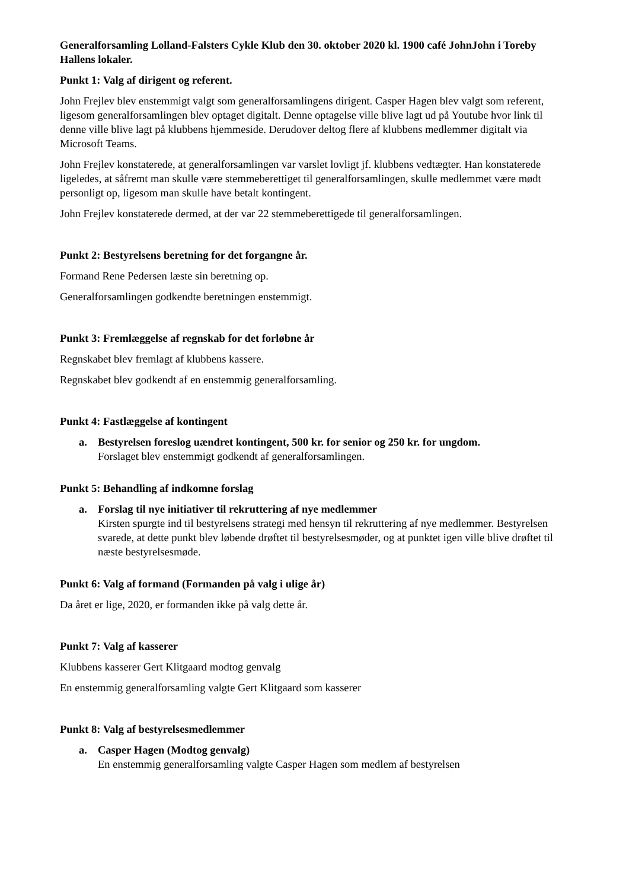Generalforsamling Lolland-Falsters Cykle Klub den 30. oktober 2020 kl. 1900 café JohnJohn i Toreby Hallens lokaler.
Punkt 1: Valg af dirigent og referent.
John Frejlev blev enstemmigt valgt som generalforsamlingens dirigent. Casper Hagen blev valgt som referent, ligesom generalforsamlingen blev optaget digitalt. Denne optagelse ville blive lagt ud på Youtube hvor link til denne ville blive lagt på klubbens hjemmeside. Derudover deltog flere af klubbens medlemmer digitalt via Microsoft Teams.
John Frejlev konstaterede, at generalforsamlingen var varslet lovligt jf. klubbens vedtægter. Han konstaterede ligeledes, at såfremt man skulle være stemmeberettiget til generalforsamlingen, skulle medlemmet være mødt personligt op, ligesom man skulle have betalt kontingent.
John Frejlev konstaterede dermed, at der var 22 stemmeberettigede til generalforsamlingen.
Punkt 2: Bestyrelsens beretning for det forgangne år.
Formand Rene Pedersen læste sin beretning op.
Generalforsamlingen godkendte beretningen enstemmigt.
Punkt 3: Fremlæggelse af regnskab for det forløbne år
Regnskabet blev fremlagt af klubbens kassere.
Regnskabet blev godkendt af en enstemmig generalforsamling.
Punkt 4: Fastlæggelse af kontingent
a. Bestyrelsen foreslog uændret kontingent, 500 kr. for senior og 250 kr. for ungdom.
Forslaget blev enstemmigt godkendt af generalforsamlingen.
Punkt 5: Behandling af indkomne forslag
a. Forslag til nye initiativer til rekruttering af nye medlemmer
Kirsten spurgte ind til bestyrelsens strategi med hensyn til rekruttering af nye medlemmer. Bestyrelsen svarede, at dette punkt blev løbende drøftet til bestyrelsesmøder, og at punktet igen ville blive drøftet til næste bestyrelsesmøde.
Punkt 6: Valg af formand (Formanden på valg i ulige år)
Da året er lige, 2020, er formanden ikke på valg dette år.
Punkt 7: Valg af kasserer
Klubbens kasserer Gert Klitgaard modtog genvalg
En enstemmig generalforsamling valgte Gert Klitgaard som kasserer
Punkt 8: Valg af bestyrelsesmedlemmer
a. Casper Hagen (Modtog genvalg)
En enstemmig generalforsamling valgte Casper Hagen som medlem af bestyrelsen